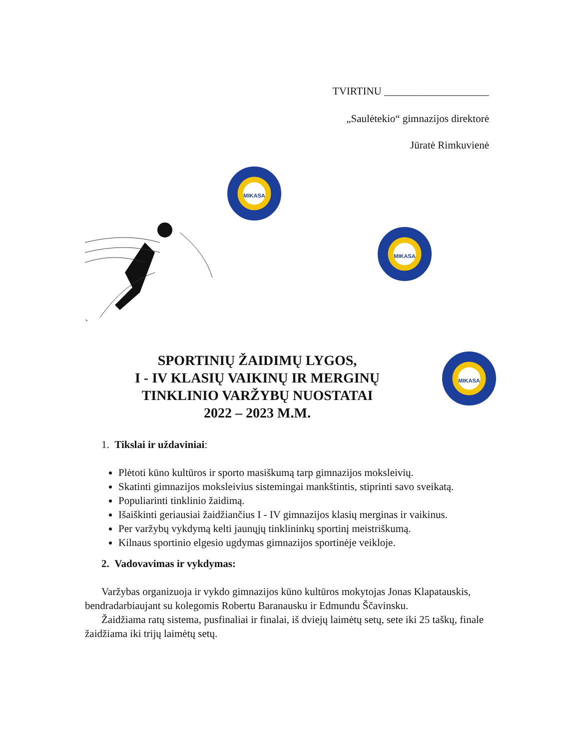TVIRTINU ____________________
„Saulėtekio“ gimnazijos direktorė
Jūratė Rimkuvienė
MIKASA
MIKASA
MIKASA
`
SPORTINIŲ ŽAIDIMŲ LYGOS,
I - IV KLASIŲ VAIKINŲ IR MERGINŲ
TINKLINIO VARŽYBŲ NUOSTATAI
2022 – 2023 M.M.
1. Tikslai ir uždaviniai:
Plėtoti kūno kultūros ir sporto masiškumą tarp gimnazijos moksleivių.
Skatinti gimnazijos moksleivius sistemingai mankštintis, stiprinti savo sveikatą.
Populiarinti tinklinio žaidimą.
Išaiškinti geriausiai žaidžiančius I - IV gimnazijos klasių merginas ir vaikinus.
Per varžybų vykdymą kelti jaunųjų tinklininkų sportinį meistriškumą.
Kilnaus sportinio elgesio ugdymas gimnazijos sportinėje veikloje.
2. Vadovavimas ir vykdymas:
Varžybas organizuoja ir vykdo gimnazijos kūno kultūros mokytojas Jonas Klapatauskis, bendradarbiaujant su kolegomis Robertu Baranausku ir Edmundu Ščavinsku.
Žaidžiama ratų sistema, pusfinaliai ir finalai, iš dviejų laimėtų setų, sete iki 25 taškų, finale žaidžiama iki trijų laimėtų setų.